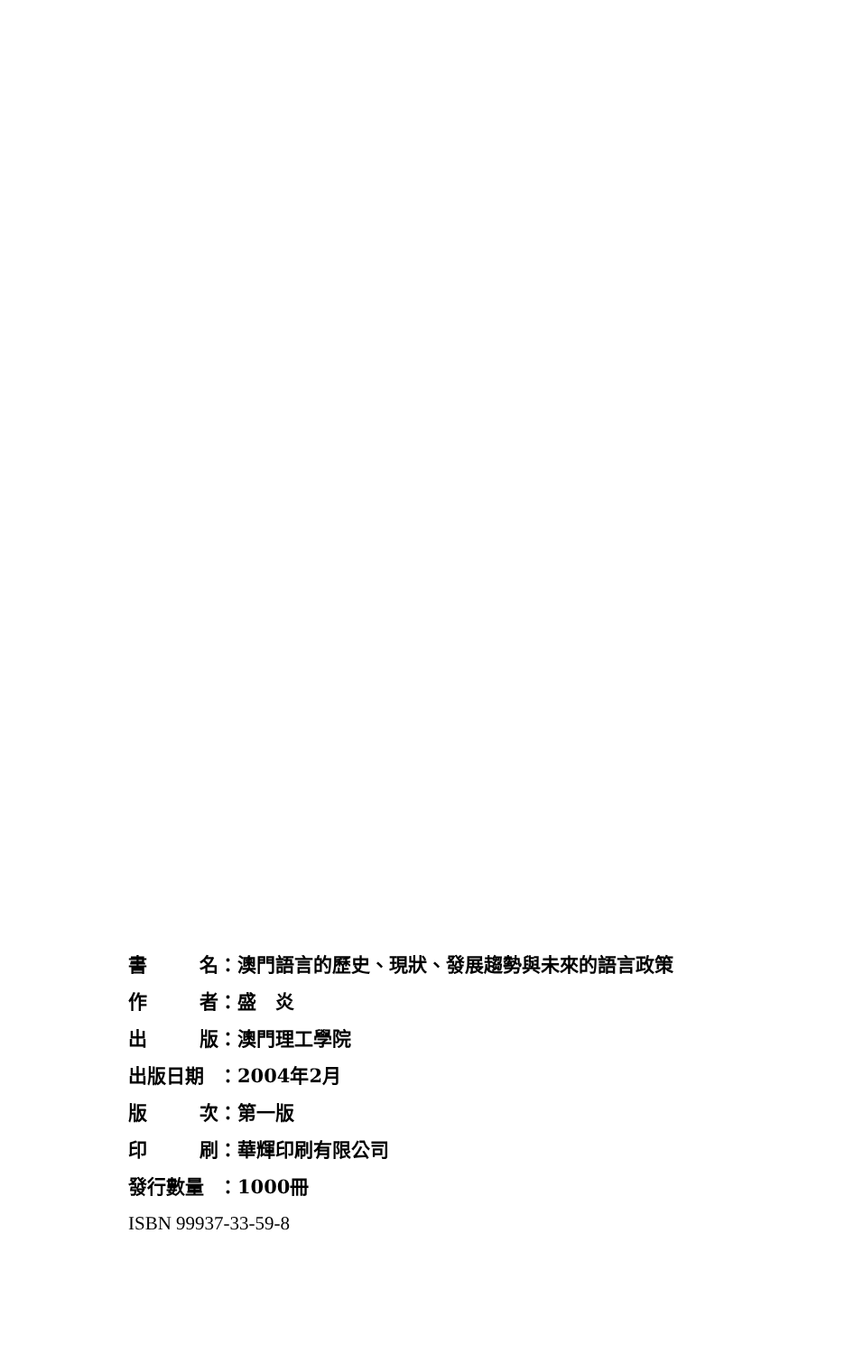書 名 ：澳門語言的歷史、現狀、發展趨勢與未來的語言政策
作 者 ：盛　炎
出 版 ：澳門理工學院
出版日期 ：2004年2月
版 次 ：第一版
印 刷 ：華輝印刷有限公司
發行數量 ：1000冊
ISBN 99937-33-59-8